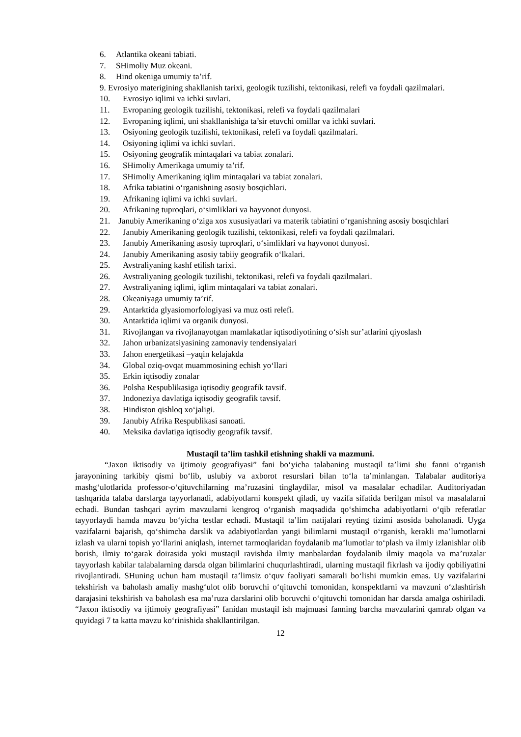6. Atlantika okeani tabiati.
7. SHimoliy Muz okeani.
8. Hind okeniga umumiy ta’rif.
9. Evrosiyo materigining shakllanish tarixi, geologik tuzilishi, tektonikasi, relefi va foydali qazilmalari.
10. Evrosiyo iqlimi va ichki suvlari.
11. Evropaning geologik tuzilishi, tektonikasi, relefi va foydali qazilmalari
12. Evropaning iqlimi, uni shakllanishiga ta’sir etuvchi omillar va ichki suvlari.
13. Osiyoning geologik tuzilishi, tektonikasi, relefi va foydali qazilmalari.
14. Osiyoning iqlimi va ichki suvlari.
15. Osiyoning geografik mintaqalari va tabiat zonalari.
16. SHimoliy Amerikaga umumiy ta’rif.
17. SHimoliy Amerikaning iqlim mintaqalari va tabiat zonalari.
18. Afrika tabiatini o‘rganishning asosiy bosqichlari.
19. Afrikaning iqlimi va ichki suvlari.
20. Afrikaning tuproqlari, o‘simliklari va hayvonot dunyosi.
21. Janubiy Amerikaning o‘ziga xos xususiyatlari va materik tabiatini o‘rganishning asosiy bosqichlari
22. Janubiy Amerikaning geologik tuzilishi, tektonikasi, relefi va foydali qazilmalari.
23. Janubiy Amerikaning asosiy tuproqlari, o‘simliklari va hayvonot dunyosi.
24. Janubiy Amerikaning asosiy tabiiy geografik o‘lkalari.
25. Avstraliyaning kashf etilish tarixi.
26. Avstraliyaning geologik tuzilishi, tektonikasi, relefi va foydali qazilmalari.
27. Avstraliyaning iqlimi, iqlim mintaqalari va tabiat zonalari.
28. Okeaniyaga umumiy ta’rif.
29. Antarktida glyasiomorfologiyasi va muz osti relefi.
30. Antarktida iqlimi va organik dunyosi.
31. Rivojlangan va rivojlanayotgan mamlakatlar iqtisodiyotining o‘sish sur’atlarini qiyoslash
32. Jahon urbanizatsiyasining zamonaviy tendensiyalari
33. Jahon energetikasi –yaqin kelajakda
34. Global oziq-ovqat muammosining echish yo‘llari
35. Erkin iqtisodiy zonalar
36. Polsha Respublikasiga iqtisodiy geografik tavsif.
37. Indoneziya davlatiga iqtisodiy geografik tavsif.
38. Hindiston qishloq xo‘jaligi.
39. Janubiy Afrika Respublikasi sanoati.
40. Meksika davlatiga iqtisodiy geografik tavsif.
Mustaqil ta’lim tashkil etishning shakli va mazmuni.
“Jaxon iktisodiy va ijtimoiy geografiyasi” fani bo‘yicha talabaning mustaqil ta’limi shu fanni o‘rganish jarayonining tarkibiy qismi bo‘lib, uslubiy va axborot resurslari bilan to‘la ta’minlangan. Talabalar auditoriya mashg‘ulotlarida professor-o‘qituvchilarning ma’ruzasini tinglaydilar, misol va masalalar echadilar. Auditoriyadan tashqarida talaba darslarga tayyorlanadi, adabiyotlarni konspekt qiladi, uy vazifa sifatida berilgan misol va masalalarni echadi. Bundan tashqari ayrim mavzularni kengroq o‘rganish maqsadida qo‘shimcha adabiyotlarni o‘qib referatlar tayyorlaydi hamda mavzu bo‘yicha testlar echadi. Mustaqil ta’lim natijalari reyting tizimi asosida baholanadi. Uyga vazifalarni bajarish, qo‘shimcha darslik va adabiyotlardan yangi bilimlarni mustaqil o‘rganish, kerakli ma’lumotlarni izlash va ularni topish yo‘llarini aniqlash, internet tarmoqlaridan foydalanib ma’lumotlar to‘plash va ilmiy izlanishlar olib borish, ilmiy to‘garak doirasida yoki mustaqil ravishda ilmiy manbalardan foydalanib ilmiy maqola va ma’ruzalar tayyorlash kabilar talabalarning darsda olgan bilimlarini chuqurlashtiradi, ularning mustaqil fikrlash va ijodiy qobiliyatini rivojlantiradi. SHuning uchun ham mustaqil ta’limsiz o‘quv faoliyati samarali bo‘lishi mumkin emas. Uy vazifalarini tekshirish va baholash amaliy mashg‘ulot olib boruvchi o‘qituvchi tomonidan, konspektlarni va mavzuni o‘zlashtirish darajasini tekshirish va baholash esa ma’ruza darslarini olib boruvchi o‘qituvchi tomonidan har darsda amalga oshiriladi. “Jaxon iktisodiy va ijtimoiy geografiyasi” fanidan mustaqil ish majmuasi fanning barcha mavzularini qamrab olgan va quyidagi 7 ta katta mavzu ko‘rinishida shakllantirilgan.
12